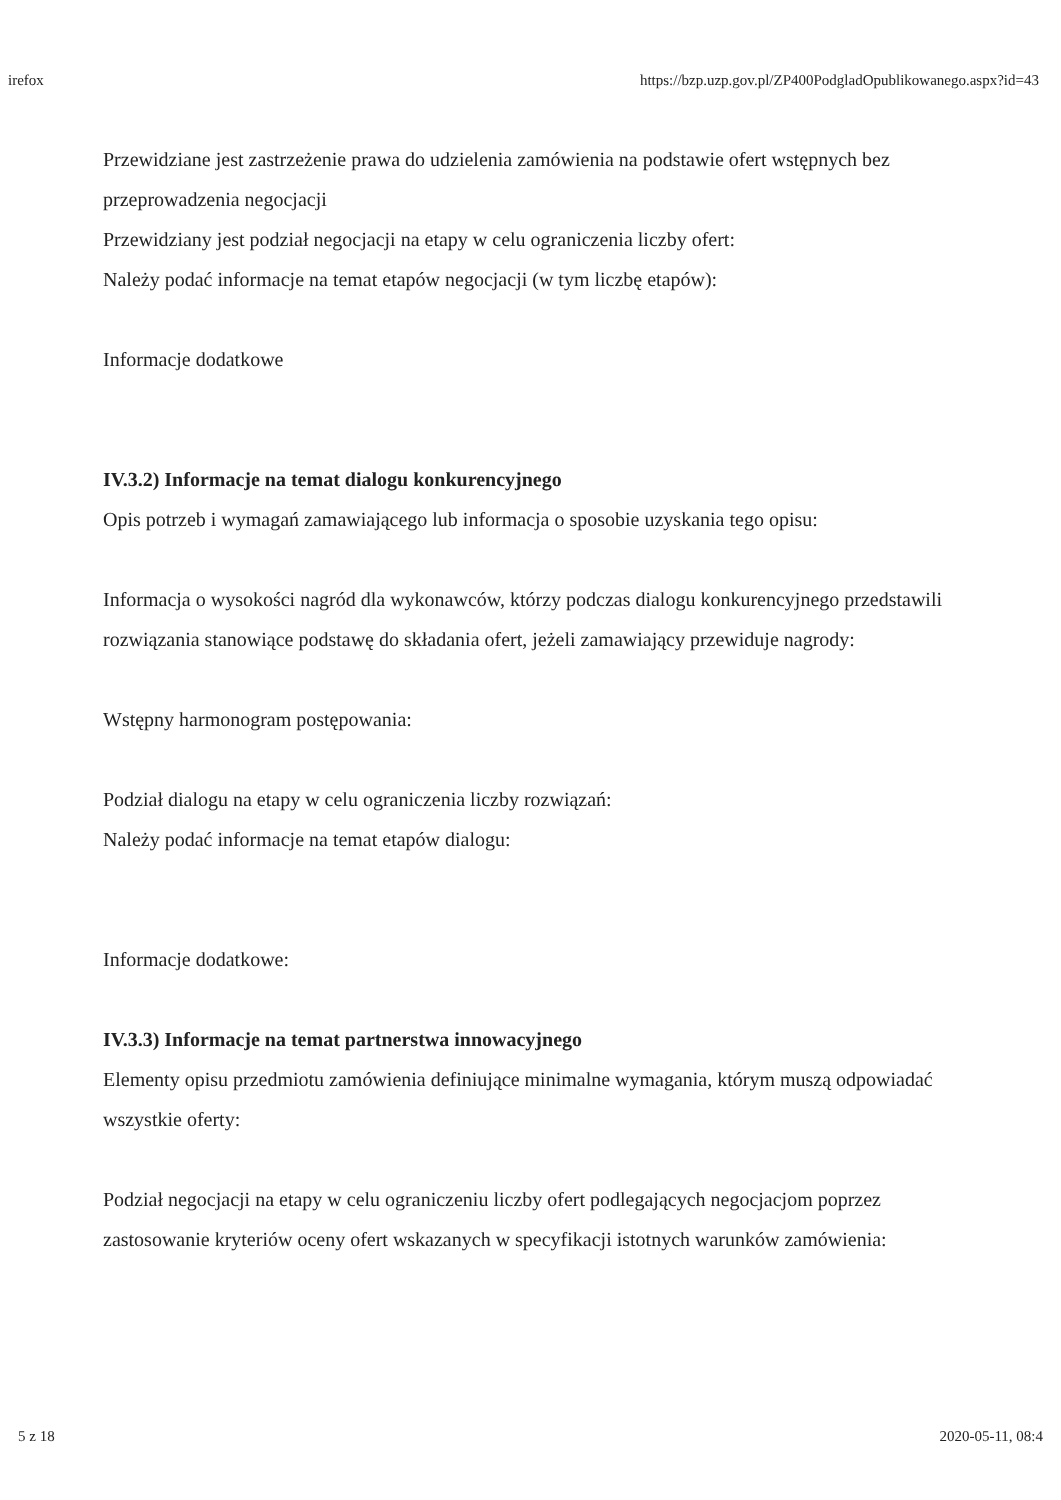irefox https://bzp.uzp.gov.pl/ZP400PodgladOpublikowanego.aspx?id=43
Przewidziane jest zastrzeżenie prawa do udzielenia zamówienia na podstawie ofert wstępnych bez przeprowadzenia negocjacji
Przewidziany jest podział negocjacji na etapy w celu ograniczenia liczby ofert:
Należy podać informacje na temat etapów negocjacji (w tym liczbę etapów):
Informacje dodatkowe
IV.3.2) Informacje na temat dialogu konkurencyjnego
Opis potrzeb i wymagań zamawiającego lub informacja o sposobie uzyskania tego opisu:
Informacja o wysokości nagród dla wykonawców, którzy podczas dialogu konkurencyjnego przedstawili rozwiązania stanowiące podstawę do składania ofert, jeżeli zamawiający przewiduje nagrody:
Wstępny harmonogram postępowania:
Podział dialogu na etapy w celu ograniczenia liczby rozwiązań:
Należy podać informacje na temat etapów dialogu:
Informacje dodatkowe:
IV.3.3) Informacje na temat partnerstwa innowacyjnego
Elementy opisu przedmiotu zamówienia definiujące minimalne wymagania, którym muszą odpowiadać wszystkie oferty:
Podział negocjacji na etapy w celu ograniczeniu liczby ofert podlegających negocjacjom poprzez zastosowanie kryteriów oceny ofert wskazanych w specyfikacji istotnych warunków zamówienia:
5 z 18 2020-05-11, 08:4